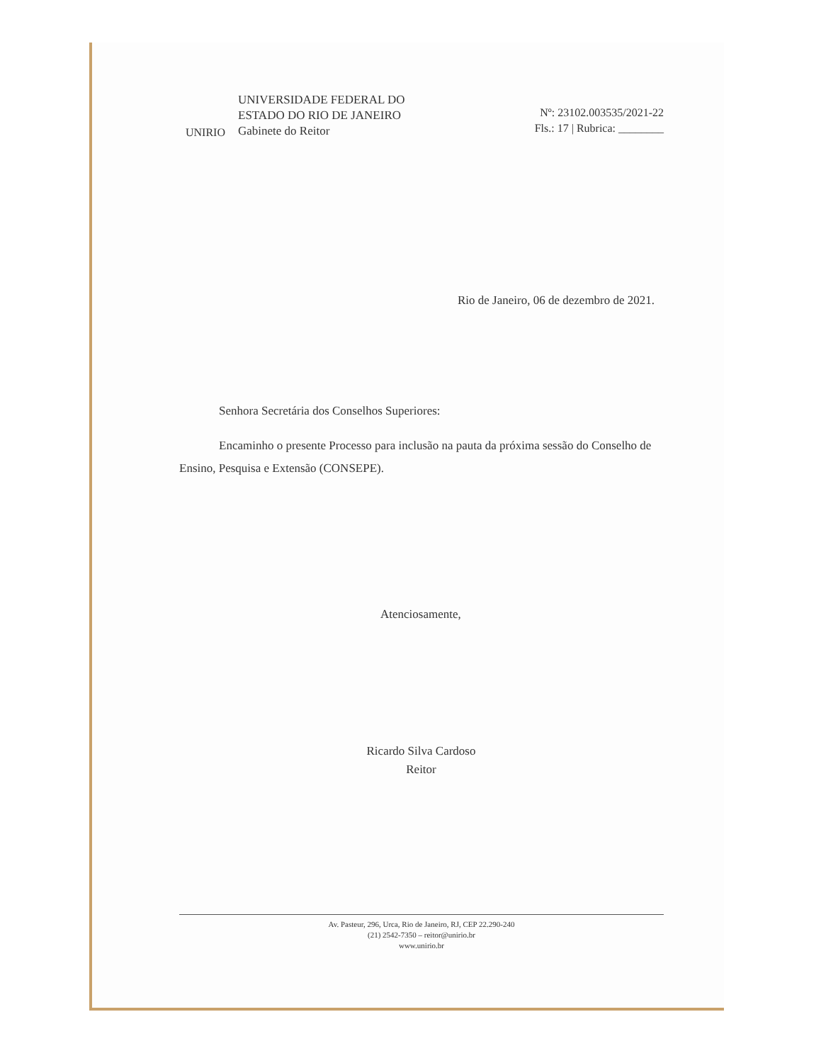UNIRIO
UNIVERSIDADE FEDERAL DO
ESTADO DO RIO DE JANEIRO
Gabinete do Reitor
Nº: 23102.003535/2021-22
Fls.: 17 | Rubrica: ________
Rio de Janeiro, 06 de dezembro de 2021.
Senhora Secretária dos Conselhos Superiores:
Encaminho o presente Processo para inclusão na pauta da próxima sessão do Conselho de Ensino, Pesquisa e Extensão (CONSEPE).
Atenciosamente,
Ricardo Silva Cardoso
Reitor
Av. Pasteur, 296, Urca, Rio de Janeiro, RJ, CEP 22.290-240
(21) 2542-7350 – reitor@unirio.br
www.unirio.br